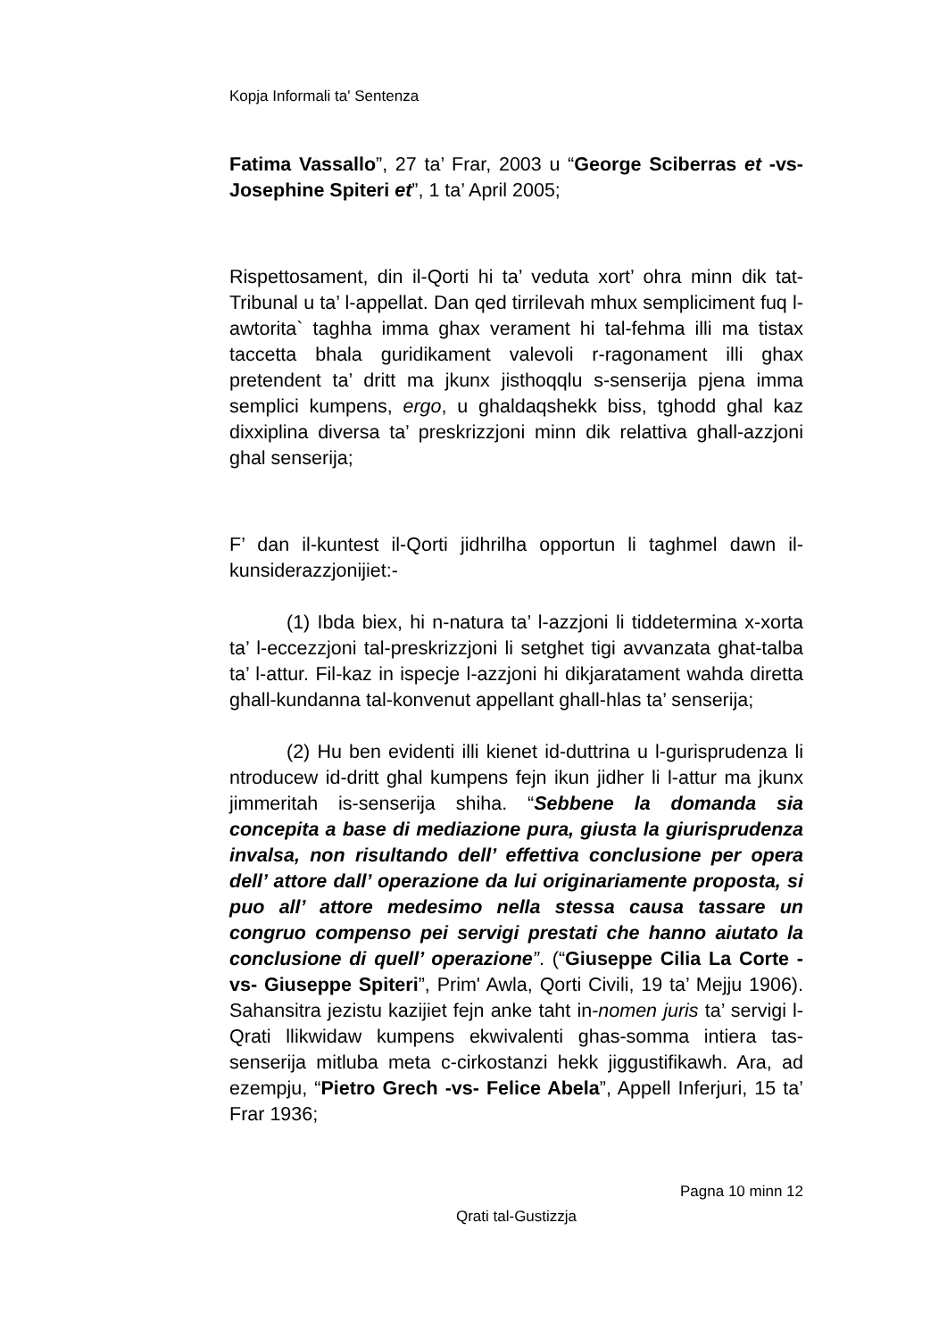Kopja Informali ta' Sentenza
Fatima Vassallo”, 27 ta’ Frar, 2003 u “George Sciberras et -vs- Josephine Spiteri et”, 1 ta’ April 2005;
Rispettosament, din il-Qorti hi ta’ veduta xort’ ohra minn dik tat-Tribunal u ta’ l-appellat. Dan qed tirrilevah mhux sempliciment fuq l-awtorita` taghha imma ghax verament hi tal-fehma illi ma tistax taccetta bhala guridikament valevoli r-ragonament illi ghax pretendent ta’ dritt ma jkunx jisthoqqlu s-senserija pjena imma semplici kumpens, ergo, u ghaldaqshekk biss, tghodd ghal kaz dixxiplina diversa ta’ preskrizzjoni minn dik relattiva ghall-azzjoni ghal senserija;
F’ dan il-kuntest il-Qorti jidhrilha opportun li taghmel dawn il-kunsiderazzjonijiet:-
(1) Ibda biex, hi n-natura ta’ l-azzjoni li tiddetermina x-xorta ta’ l-eccezzjoni tal-preskrizzjoni li setghet tigi avvanzata ghat-talba ta’ l-attur. Fil-kaz in ispecje l-azzjoni hi dikjaratament wahda diretta ghall-kundanna tal-konvenut appellant ghall-hlas ta’ senserija;
(2) Hu ben evidenti illi kienet id-duttrina u l-gurisprudenza li ntroducew id-dritt ghal kumpens fejn ikun jidher li l-attur ma jkunx jimmeritah is-senserija shiha. “Sebbene la domanda sia concepita a base di mediazione pura, giusta la giurisprudenza invalsa, non risultando dell’ effettiva conclusione per opera dell’ attore dall’ operazione da lui originariamente proposta, si puo all’ attore medesimo nella stessa causa tassare un congruo compenso pei servigi prestati che hanno aiutato la conclusione di quell’ operazione”. (“Giuseppe Cilia La Corte -vs- Giuseppe Spiteri”, Prim' Awla, Qorti Civili, 19 ta’ Mejju 1906). Sahansitra jezistu kazijiet fejn anke taht in-nomen juris ta’ servigi l-Qrati llikwidaw kumpens ekwivalenti ghas-somma intiera tas-senserija mitluba meta c-cirkostanzi hekk jiggustifikawh. Ara, ad ezempju, “Pietro Grech -vs- Felice Abela”, Appell Inferjuri, 15 ta’ Frar 1936;
Pagna 10 minn 12
Qrati tal-Gustizzja